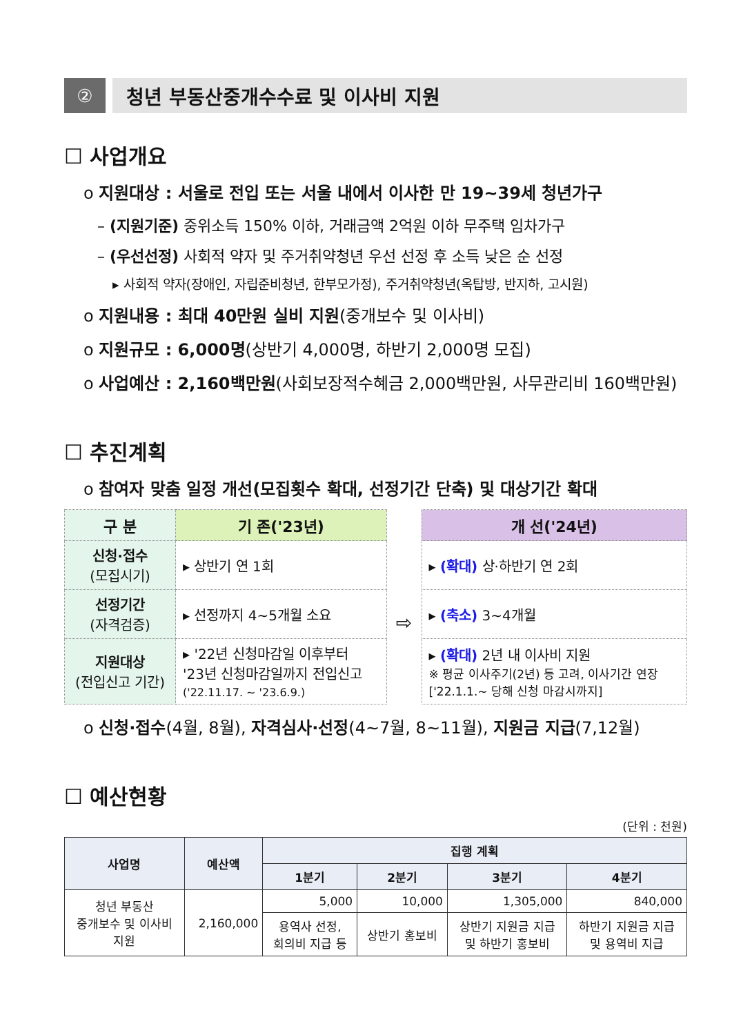② 청년 부동산중개수수료 및 이사비 지원
☐ 사업개요
o 지원대상 : 서울로 전입 또는 서울 내에서 이사한 만 19~39세 청년가구
– (지원기준) 중위소득 150% 이하, 거래금액 2억원 이하 무주택 임차가구
– (우선선정) 사회적 약자 및 주거취약청년 우선 선정 후 소득 낮은 순 선정
▸ 사회적 약자(장애인, 자립준비청년, 한부모가정), 주거취약청년(옥탑방, 반지하, 고시원)
o 지원내용 : 최대 40만원 실비 지원(중개보수 및 이사비)
o 지원규모 : 6,000명(상반기 4,000명, 하반기 2,000명 모집)
o 사업예산 : 2,160백만원(사회보장적수혜금 2,000백만원, 사무관리비 160백만원)
☐ 추진계획
o 참여자 맞춤 일정 개선(모집횟수 확대, 선정기간 단축) 및 대상기간 확대
| 구 분 | 기 존('23년) | | 개 선('24년) |
| --- | --- | --- | --- |
| 신청·접수 (모집시기) | ▸ 상반기 연 1회 | ⇨ | ▸ (확대) 상·하반기 연 2회 |
| 선정기간 (자격검증) | ▸ 선정까지 4~5개월 소요 | | ▸ (축소) 3~4개월 |
| 지원대상 (전입신고 기간) | ▸ '22년 신청마감일 이후부터 '23년 신청마감일까지 전입신고 ('22.11.17. ~ '23.6.9.) | | ▸ (확대) 2년 내 이사비 지원 ※ 평균 이사주기(2년) 등 고려, 이사기간 연장 ['22.1.1.~ 당해 신청 마감시까지] |
o 신청·접수(4월, 8월), 자격심사·선정(4~7월, 8~11월), 지원금 지급(7,12월)
☐ 예산현황
(단위 : 천원)
| 사업명 | 예산액 | 집행 계획 | | | |
| --- | --- | --- | --- | --- | --- |
| | | 1분기 | 2분기 | 3분기 | 4분기 |
| 청년 부동산 중개보수 및 이사비 지원 | 2,160,000 | 5,000 | 10,000 | 1,305,000 | 840,000 |
| | | 용역사 선정, 회의비 지급 등 | 상반기 홍보비 | 상반기 지원금 지급 및 하반기 홍보비 | 하반기 지원금 지급 및 용역비 지급 |